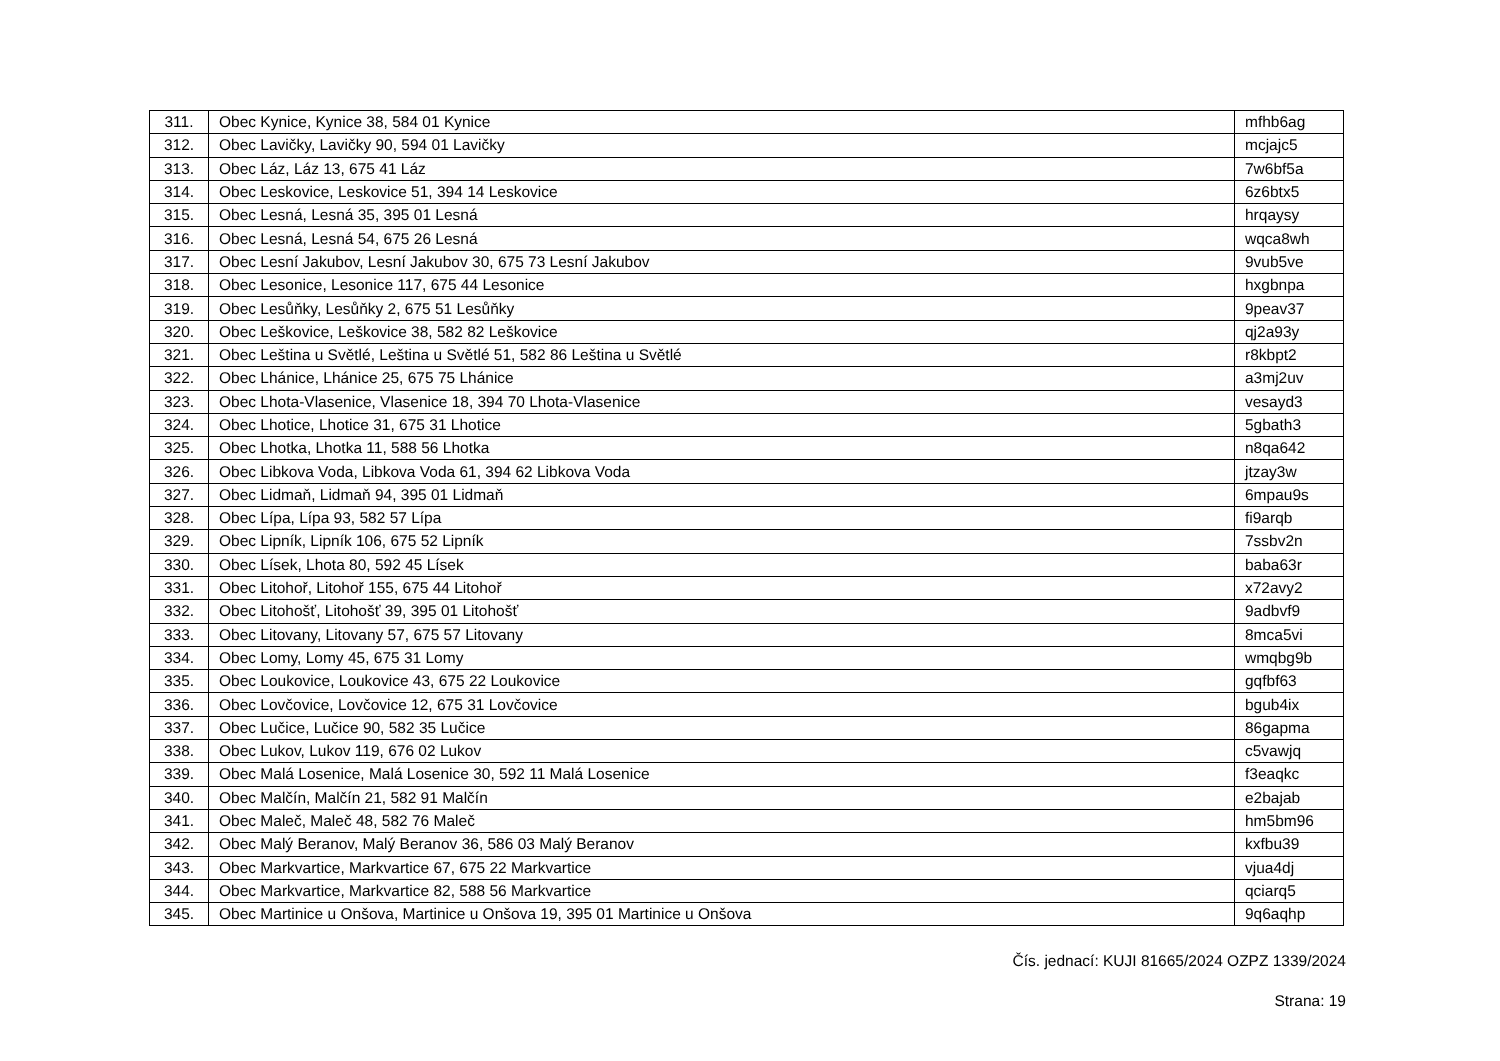| 311. | Obec Kynice, Kynice 38, 584 01 Kynice | mfhb6ag |
| 312. | Obec Lavičky, Lavičky 90, 594 01 Lavičky | mcjajc5 |
| 313. | Obec Láz, Láz 13, 675 41 Láz | 7w6bf5a |
| 314. | Obec Leskovice, Leskovice 51, 394 14 Leskovice | 6z6btx5 |
| 315. | Obec Lesná, Lesná 35, 395 01 Lesná | hrqaysy |
| 316. | Obec Lesná, Lesná 54, 675 26 Lesná | wqca8wh |
| 317. | Obec Lesní Jakubov, Lesní Jakubov 30, 675 73 Lesní Jakubov | 9vub5ve |
| 318. | Obec Lesonice, Lesonice 117, 675 44 Lesonice | hxgbnpa |
| 319. | Obec Lesůňky, Lesůňky 2, 675 51 Lesůňky | 9peav37 |
| 320. | Obec Leškovice, Leškovice 38, 582 82 Leškovice | qj2a93y |
| 321. | Obec Leština u Světlé, Leština u Světlé 51, 582 86 Leština u Světlé | r8kbpt2 |
| 322. | Obec Lhánice, Lhánice 25, 675 75 Lhánice | a3mj2uv |
| 323. | Obec Lhota-Vlasenice, Vlasenice 18, 394 70 Lhota-Vlasenice | vesayd3 |
| 324. | Obec Lhotice, Lhotice 31, 675 31 Lhotice | 5gbath3 |
| 325. | Obec Lhotka, Lhotka 11, 588 56 Lhotka | n8qa642 |
| 326. | Obec Libkova Voda, Libkova Voda 61, 394 62 Libkova Voda | jtzay3w |
| 327. | Obec Lidmaň, Lidmaň 94, 395 01 Lidmaň | 6mpau9s |
| 328. | Obec Lípa, Lípa 93, 582 57 Lípa | fi9arqb |
| 329. | Obec Lipník, Lipník 106, 675 52 Lipník | 7ssbv2n |
| 330. | Obec Lísek, Lhota 80, 592 45 Lísek | baba63r |
| 331. | Obec Litohoř, Litohoř 155, 675 44 Litohoř | x72avy2 |
| 332. | Obec Litohošť, Litohošť 39, 395 01 Litohošť | 9adbvf9 |
| 333. | Obec Litovany, Litovany 57, 675 57 Litovany | 8mca5vi |
| 334. | Obec Lomy, Lomy 45, 675 31 Lomy | wmqbg9b |
| 335. | Obec Loukovice, Loukovice 43, 675 22 Loukovice | gqfbf63 |
| 336. | Obec Lovčovice, Lovčovice 12, 675 31 Lovčovice | bgub4ix |
| 337. | Obec Lučice, Lučice 90, 582 35 Lučice | 86gapma |
| 338. | Obec Lukov, Lukov 119, 676 02 Lukov | c5vawjq |
| 339. | Obec Malá Losenice, Malá Losenice 30, 592 11 Malá Losenice | f3eaqkc |
| 340. | Obec Malčín, Malčín 21, 582 91 Malčín | e2bajab |
| 341. | Obec Maleč, Maleč 48, 582 76 Maleč | hm5bm96 |
| 342. | Obec Malý Beranov, Malý Beranov 36, 586 03 Malý Beranov | kxfbu39 |
| 343. | Obec Markvartice, Markvartice 67, 675 22 Markvartice | vjua4dj |
| 344. | Obec Markvartice, Markvartice 82, 588 56 Markvartice | qciarq5 |
| 345. | Obec Martinice u Onšova, Martinice u Onšova 19, 395 01 Martinice u Onšova | 9q6aqhp |
Čís. jednací: KUJI 81665/2024 OZPZ 1339/2024
Strana: 19